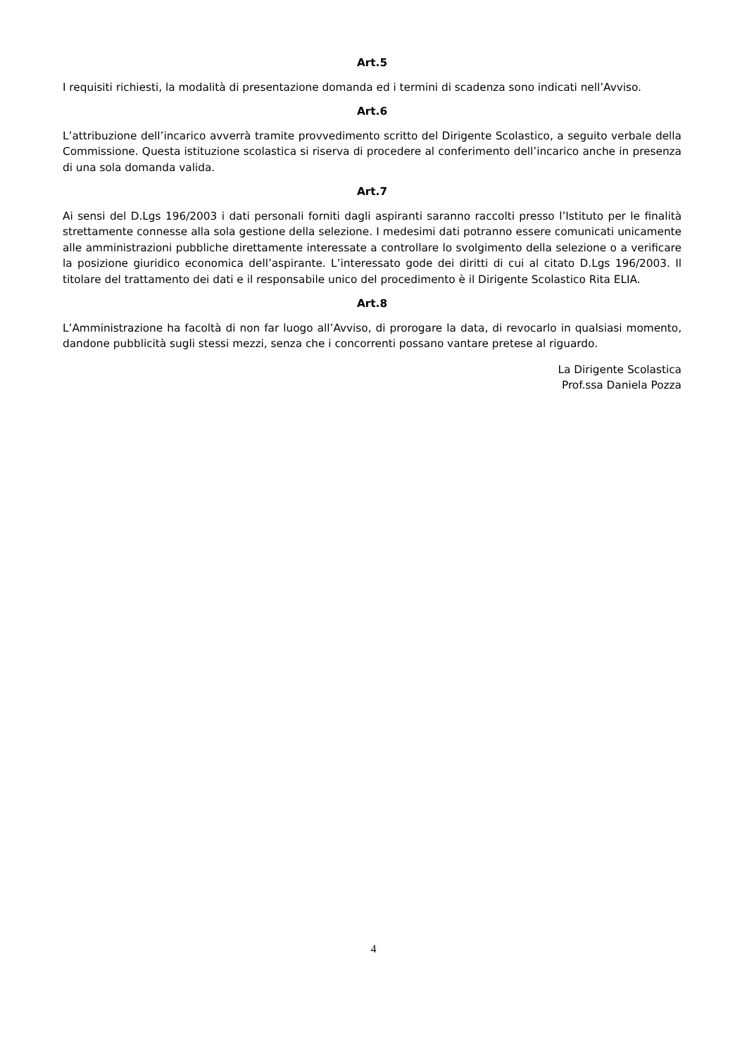Art.5
I requisiti richiesti, la modalità di presentazione domanda ed i termini di scadenza sono indicati nell’Avviso.
Art.6
L’attribuzione dell’incarico avverrà tramite provvedimento scritto del Dirigente Scolastico, a seguito verbale della Commissione. Questa istituzione scolastica si riserva di procedere al conferimento dell’incarico anche in presenza di una sola domanda valida.
Art.7
Ai sensi del D.Lgs 196/2003 i dati personali forniti dagli aspiranti saranno raccolti presso l’Istituto per le finalità strettamente connesse alla sola gestione della selezione. I medesimi dati potranno essere comunicati unicamente alle amministrazioni pubbliche direttamente interessate a controllare lo svolgimento della selezione o a verificare la posizione giuridico economica dell’aspirante. L’interessato gode dei diritti di cui al citato D.Lgs 196/2003. Il titolare del trattamento dei dati e il responsabile unico del procedimento è il Dirigente Scolastico Rita ELIA.
Art.8
L’Amministrazione ha facoltà di non far luogo all’Avviso, di prorogare la data, di revocarlo in qualsiasi momento, dandone pubblicità sugli stessi mezzi, senza che i concorrenti possano vantare pretese al riguardo.
La Dirigente Scolastica
Prof.ssa Daniela Pozza
4